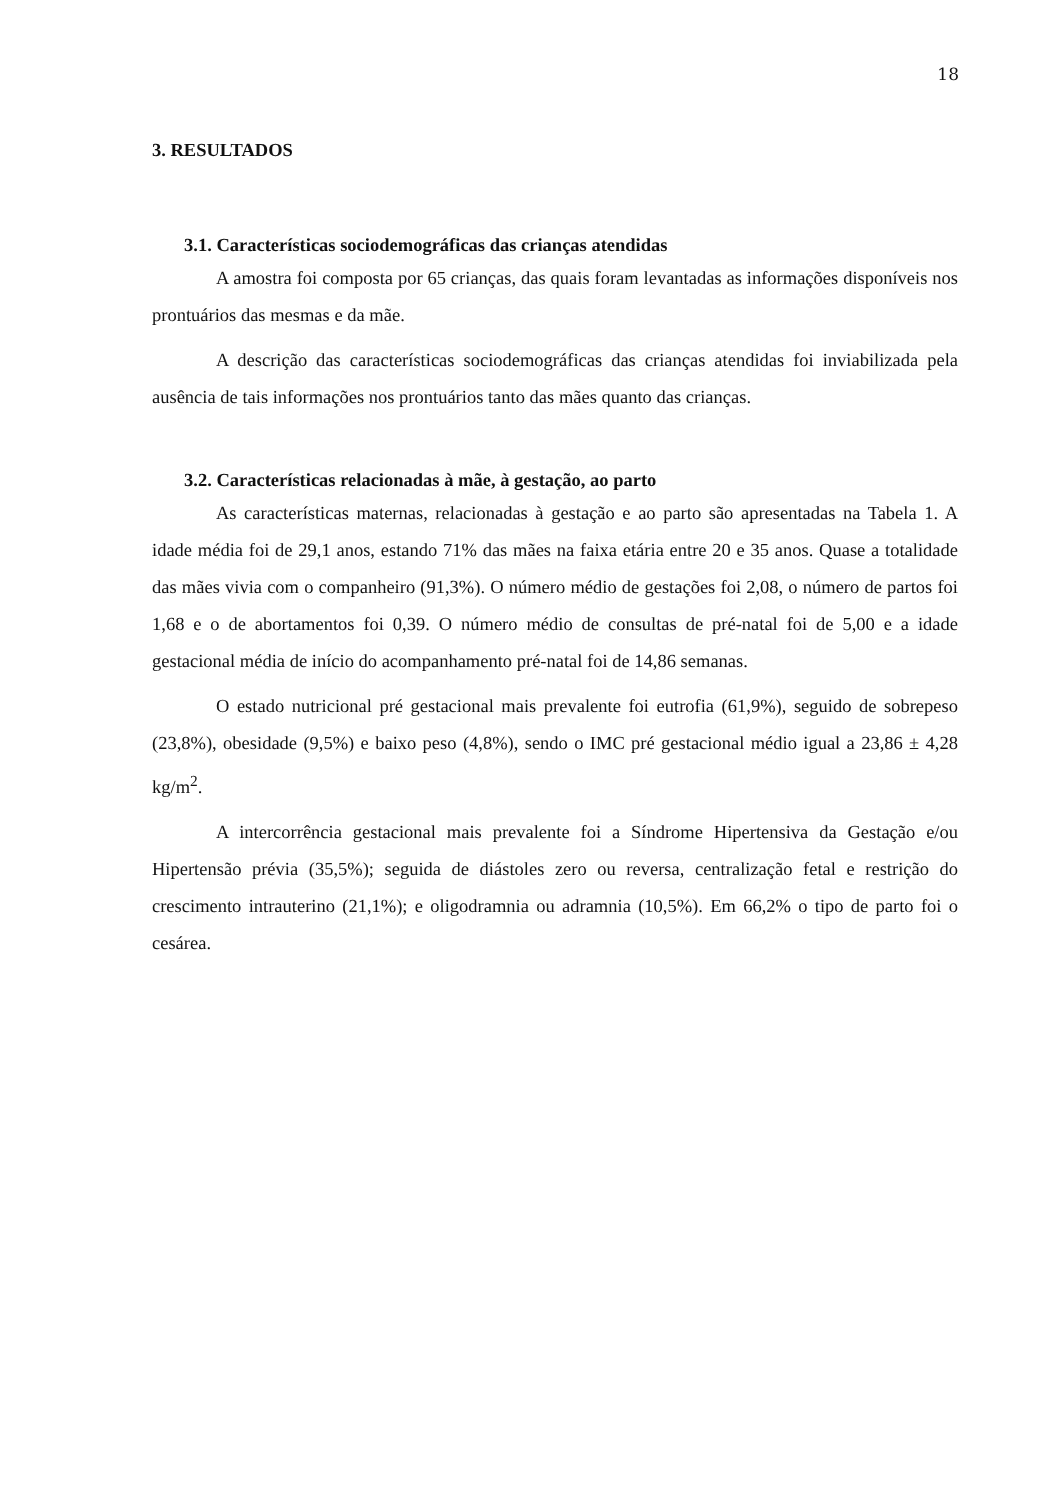18
3. RESULTADOS
3.1. Características sociodemográficas das crianças atendidas
A amostra foi composta por 65 crianças, das quais foram levantadas as informações disponíveis nos prontuários das mesmas e da mãe.
A descrição das características sociodemográficas das crianças atendidas foi inviabilizada pela ausência de tais informações nos prontuários tanto das mães quanto das crianças.
3.2. Características relacionadas à mãe, à gestação, ao parto
As características maternas, relacionadas à gestação e ao parto são apresentadas na Tabela 1. A idade média foi de 29,1 anos, estando 71% das mães na faixa etária entre 20 e 35 anos. Quase a totalidade das mães vivia com o companheiro (91,3%). O número médio de gestações foi 2,08, o número de partos foi 1,68 e o de abortamentos foi 0,39. O número médio de consultas de pré-natal foi de 5,00 e a idade gestacional média de início do acompanhamento pré-natal foi de 14,86 semanas.
O estado nutricional pré gestacional mais prevalente foi eutrofia (61,9%), seguido de sobrepeso (23,8%), obesidade (9,5%) e baixo peso (4,8%), sendo o IMC pré gestacional médio igual a 23,86 ± 4,28 kg/m<sup>2</sup>.
A intercorrência gestacional mais prevalente foi a Síndrome Hipertensiva da Gestação e/ou Hipertensão prévia (35,5%); seguida de diástoles zero ou reversa, centralização fetal e restrição do crescimento intrauterino (21,1%); e oligodramnia ou adramnia (10,5%). Em 66,2% o tipo de parto foi o cesárea.